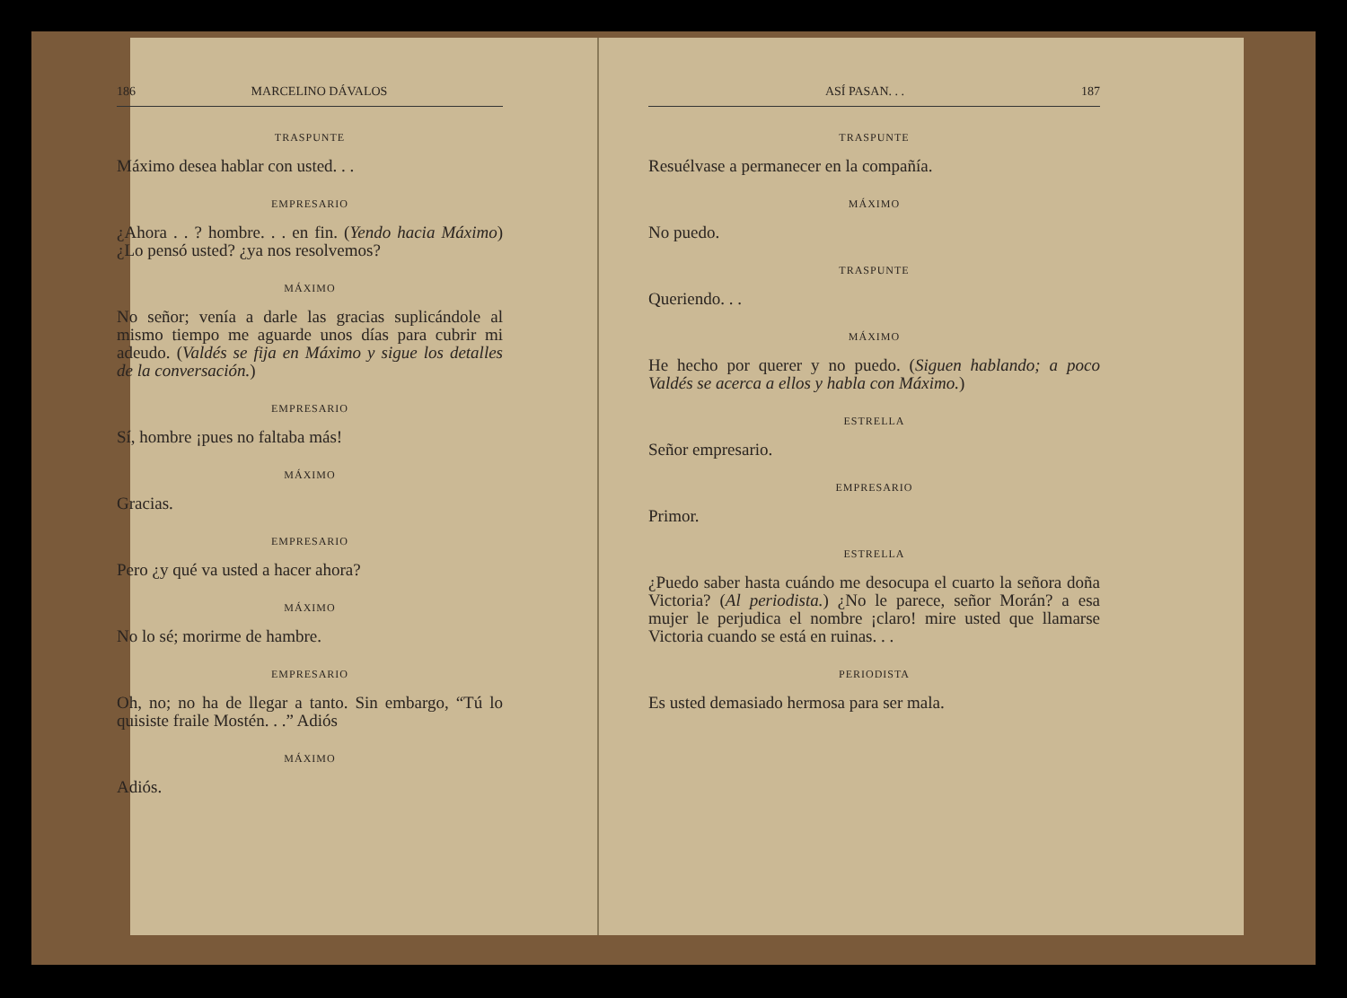186 MARCELINO DÁVALOS
TRASPUNTE
Máximo desea hablar con usted. . .
EMPRESARIO
¿Ahora . . ? hombre. . . en fin. (Yendo hacia Máximo) ¿Lo pensó usted? ¿ya nos resolvemos?
MÁXIMO
No señor; venía a darle las gracias suplicándole al mismo tiempo me aguarde unos días para cubrir mi adeudo. (Valdés se fija en Máximo y sigue los detalles de la conversación.)
EMPRESARIO
Sí, hombre ¡pues no faltaba más!
MÁXIMO
Gracias.
EMPRESARIO
Pero ¿y qué va usted a hacer ahora?
MÁXIMO
No lo sé; morirme de hambre.
EMPRESARIO
Oh, no; no ha de llegar a tanto. Sin embargo, “Tú lo quisiste fraile Mostén. . .” Adiós
MÁXIMO
Adiós.
ASÍ PASAN. . . 187
TRASPUNTE
Resuélvase a permanecer en la compañía.
MÁXIMO
No puedo.
TRASPUNTE
Queriendo. . .
MÁXIMO
He hecho por querer y no puedo. (Siguen hablando; a poco Valdés se acerca a ellos y habla con Máximo.)
ESTRELLA
Señor empresario.
EMPRESARIO
Primor.
ESTRELLA
¿Puedo saber hasta cuándo me desocupa el cuarto la señora doña Victoria? (Al periodista.) ¿No le parece, señor Morán? a esa mujer le perjudica el nombre ¡claro! mire usted que llamarse Victoria cuando se está en ruinas. . .
PERIODISTA
Es usted demasiado hermosa para ser mala.